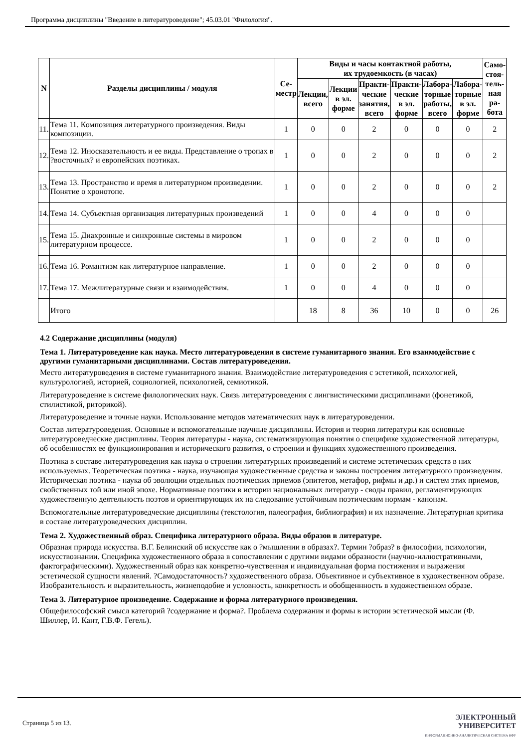Программа дисциплины "Введение в литературоведение"; 45.03.01 "Филология".
| N | Разделы дисциплины / модуля | Се- местр | Виды и часы контактной работы, их трудоемкость (в часах) | | | | | | Само- стоя- тель- ная ра- бота |
| --- | --- | --- | --- | --- | --- | --- | --- | --- | --- |
| | | | Лекции, всего | Лекции в эл. форме | Практи- ческие занятия, всего | Практи- ческие в эл. форме | Лабора- торные работы, всего | Лабора- торные в эл. форме | |
| 11. | Тема 11. Композиция литературного произведения. Виды композиции. | 1 | 0 | 0 | 2 | 0 | 0 | 0 | 2 |
| 12. | Тема 12. Иносказательность и ее виды. Представление о тропах в ?восточных? и европейских поэтиках. | 1 | 0 | 0 | 2 | 0 | 0 | 0 | 2 |
| 13. | Тема 13. Пространство и время в литературном произведении. Понятие о хронотопе. | 1 | 0 | 0 | 2 | 0 | 0 | 0 | 2 |
| 14. | Тема 14. Субъектная организация литературных произведений | 1 | 0 | 0 | 4 | 0 | 0 | 0 | |
| 15. | Тема 15. Диахронные и синхронные системы в мировом литературном процессе. | 1 | 0 | 0 | 2 | 0 | 0 | 0 | |
| 16. | Тема 16. Романтизм как литературное направление. | 1 | 0 | 0 | 2 | 0 | 0 | 0 | |
| 17. | Тема 17. Межлитературные связи и взаимодействия. | 1 | 0 | 0 | 4 | 0 | 0 | 0 | |
| | Итого | | 18 | 8 | 36 | 10 | 0 | 0 | 26 |
4.2 Содержание дисциплины (модуля)
Тема 1. Литературоведение как наука. Место литературоведения в системе гуманитарного знания. Его взаимодействие с другими гуманитарными дисциплинами. Состав литературоведения.
Место литературоведения в системе гуманитарного знания. Взаимодействие литературоведения с эстетикой, психологией, культурологией, историей, социологией, психологией, семиотикой.
Литературоведение в системе филологических наук. Связь литературоведения с лингвистическими дисциплинами (фонетикой, стилистикой, риторикой).
Литературоведение и точные науки. Использование методов математических наук в литературоведении.
Состав литературоведения. Основные и вспомогательные научные дисциплины. История и теория литературы как основные литературоведческие дисциплины. Теория литературы - наука, систематизирующая понятия о специфике художественной литературы, об особенностях ее функционирования и исторического развития, о строении и функциях художественного произведения.
Поэтика в составе литературоведения как наука о строении литературных произведений и системе эстетических средств в них используемых. Теоретическая поэтика - наука, изучающая художественные средства и законы построения литературного произведения. Историческая поэтика - наука об эволюции отдельных поэтических приемов (эпитетов, метафор, рифмы и др.) и систем этих приемов, свойственных той или иной эпохе. Нормативные поэтики в истории национальных литератур - своды правил, регламентирующих художественную деятельность поэтов и ориентирующих их на следование устойчивым поэтическим нормам - канонам.
Вспомогательные литературоведческие дисциплины (текстология, палеография, библиография) и их назначение. Литературная критика в составе литературоведческих дисциплин.
Тема 2. Художественный образ. Специфика литературного образа. Виды образов в литературе.
Образная природа искусства. В.Г. Белинский об искусстве как о ?мышлении в образах?. Термин ?образ? в философии, психологии, искусствознании. Специфика художественного образа в сопоставлении с другими видами образности (научно-иллюстративными, фактографическими). Художественный образ как конкретно-чувственная и индивидуальная форма постижения и выражения эстетической сущности явлений. ?Самодостаточность? художественного образа. Объективное и субъективное в художественном образе. Изобразительность и выразительность, жизнеподобие и условность, конкретность и обобщеннность в художественном образе.
Тема 3. Литературное произведение. Содержание и форма литературного произведения.
Общефилософский смысл категорий ?содержание и форма?. Проблема содержания и формы в истории эстетической мысли (Ф. Шиллер, И. Кант, Г.В.Ф. Гегель).
Страница 5 из 13.
ЭЛЕКТРОННЫЙ
УНИВЕРСИТЕТ
ИНФОРМАЦИОННО-АНАЛИТИЧЕСКАЯ СИСТЕМА КФУ